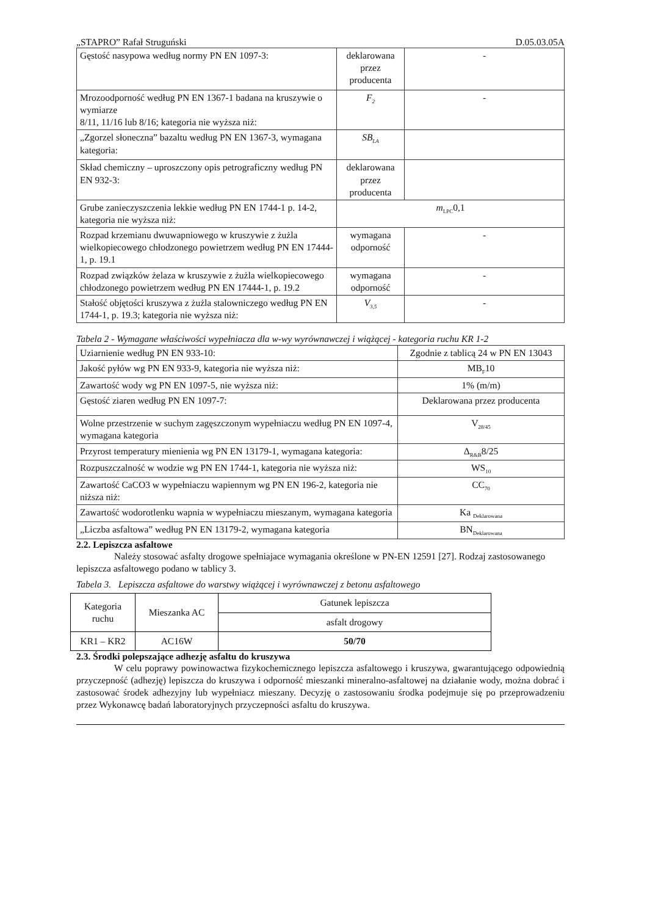„STAPRO” Rafał Struguński D.05.03.05A
| Gęstość nasypowa według normy PN EN 1097-3: | deklarowana przez producenta | - |
| Mrozoodporność według PN EN 1367-1 badana na kruszywie o wymiarze 8/11, 11/16 lub 8/16; kategoria nie wyższa niż: | F<sub>2</sub> | - |
| „Zgorzel słoneczna” bazaltu według PN EN 1367-3, wymagana kategoria: | SB<sub>LA</sub> | |
| Skład chemiczny – uproszczony opis petrograficzny według PN EN 932-3: | deklarowana przez producenta | |
| Grube zanieczyszczenia lekkie według PN EN 1744-1 p. 14-2, kategoria nie wyższa niż: | m<sub>LPC</sub>0,1 | |
| Rozpad krzemianu dwuwapniowego w kruszywie z żużla wielkopiecowego chłodzonego powietrzem według PN EN 17444-1, p. 19.1 | wymagana odporność | - |
| Rozpad związków żelaza w kruszywie z żużla wielkopiecowego chłodzonego powietrzem według PN EN 17444-1, p. 19.2 | wymagana odporność | - |
| Stałość objętości kruszywa z żużla stalowniczego według PN EN 1744-1, p. 19.3; kategoria nie wyższa niż: | V<sub>3,5</sub> | - |
Tabela 2 - Wymagane właściwości wypełniacza dla w-wy wyrównawczej i wiążącej - kategoria ruchu KR 1-2
| Uziarnienie według PN EN 933-10: | Zgodnie z tablicą 24 w PN EN 13043 |
| Jakość pyłów wg PN EN 933-9, kategoria nie wyższa niż: | MB<sub>F</sub>10 |
| Zawartość wody wg PN EN 1097-5, nie wyższa niż: | 1% (m/m) |
| Gęstość ziaren według PN EN 1097-7: | Deklarowana przez producenta |
| Wolne przestrzenie w suchym zagęszczonym wypełniaczu według PN EN 1097-4, wymagana kategoria | V<sub>28/45</sub> |
| Przyrost temperatury mienienia wg PN EN 13179-1, wymagana kategoria: | Δ<sub>R&B</sub>8/25 |
| Rozpuszczalność w wodzie wg PN EN 1744-1, kategoria nie wyższa niż: | WS<sub>10</sub> |
| Zawartość CaCO3 w wypełniaczu wapiennym wg PN EN 196-2, kategoria nie niższa niż: | CC<sub>70</sub> |
| Zawartość wodorotlenku wapnia w wypełniaczu mieszanym, wymagana kategoria | Ka <sub>Deklarowana</sub> |
| „Liczba asfaltowa” według PN EN 13179-2, wymagana kategoria | BN<sub>Deklarowana</sub> |
2.2. Lepiszcza asfaltowe
Należy stosować asfalty drogowe spełniajace wymagania określone w PN-EN 12591 [27]. Rodzaj zastosowanego lepiszcza asfaltowego podano w tablicy 3.
Tabela 3. Lepiszcza asfaltowe do warstwy wiążącej i wyrównawczej z betonu asfaltowego
| Kategoria ruchu | Mieszanka AC | Gatunek lepiszcza |
| | | asfalt drogowy |
| KR1 – KR2 | AC16W | 50/70 |
2.3. Środki polepszające adhezję asfaltu do kruszywa
W celu poprawy powinowactwa fizykochemicznego lepiszcza asfaltowego i kruszywa, gwarantującego odpowiednią przyczepność (adhezję) lepiszcza do kruszywa i odporność mieszanki mineralno-asfaltowej na działanie wody, można dobrać i zastosować środek adhezyjny lub wypełniacz mieszany. Decyzję o zastosowaniu środka podejmuje się po przeprowadzeniu przez Wykonawcę badań laboratoryjnych przyczepności asfaltu do kruszywa.